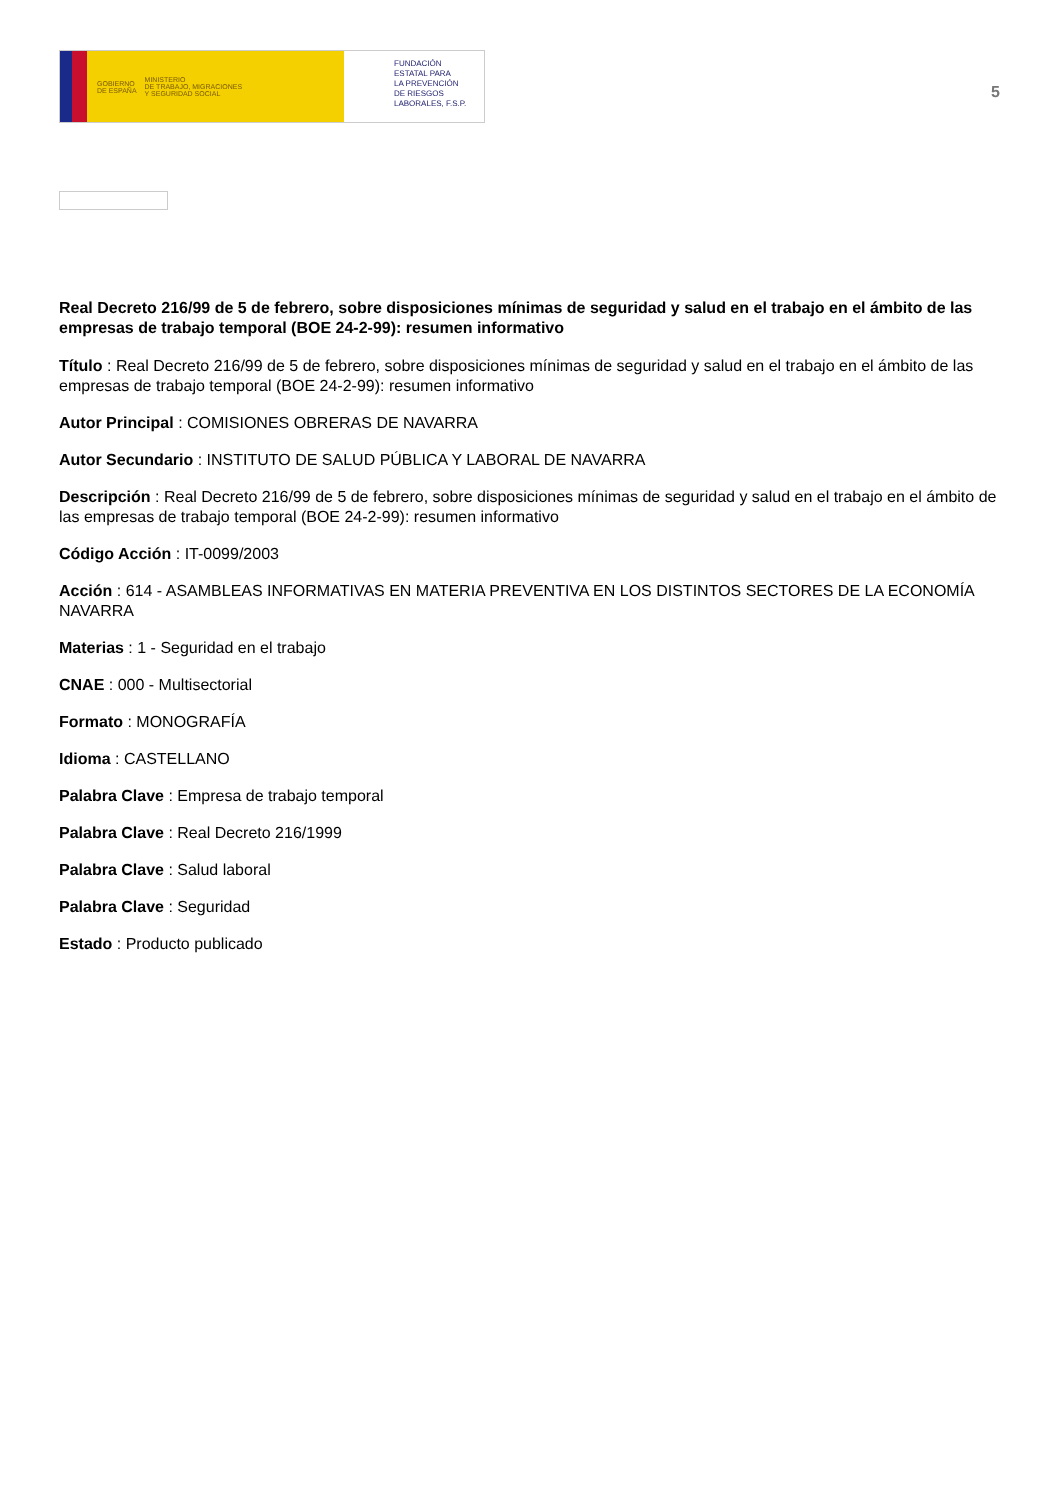GOBIERNO
DE ESPAÑA MINISTERIO
DE TRABAJO, MIGRACIONES
Y SEGURIDAD SOCIAL
FUNDACIÓN
ESTATAL PARA
LA PREVENCIÓN
DE RIESGOS
LABORALES, F.S.P.
5
Real Decreto 216/99 de 5 de febrero, sobre disposiciones mínimas de seguridad y salud en el trabajo en el ámbito de las empresas de trabajo temporal (BOE 24-2-99): resumen informativo
Título : Real Decreto 216/99 de 5 de febrero, sobre disposiciones mínimas de seguridad y salud en el trabajo en el ámbito de las empresas de trabajo temporal (BOE 24-2-99): resumen informativo
Autor Principal : COMISIONES OBRERAS DE NAVARRA
Autor Secundario : INSTITUTO DE SALUD PÚBLICA Y LABORAL DE NAVARRA
Descripción : Real Decreto 216/99 de 5 de febrero, sobre disposiciones mínimas de seguridad y salud en el trabajo en el ámbito de las empresas de trabajo temporal (BOE 24-2-99): resumen informativo
Código Acción : IT-0099/2003
Acción : 614 - ASAMBLEAS INFORMATIVAS EN MATERIA PREVENTIVA EN LOS DISTINTOS SECTORES DE LA ECONOMÍA NAVARRA
Materias : 1 - Seguridad en el trabajo
CNAE : 000 - Multisectorial
Formato : MONOGRAFÍA
Idioma : CASTELLANO
Palabra Clave : Empresa de trabajo temporal
Palabra Clave : Real Decreto 216/1999
Palabra Clave : Salud laboral
Palabra Clave : Seguridad
Estado : Producto publicado